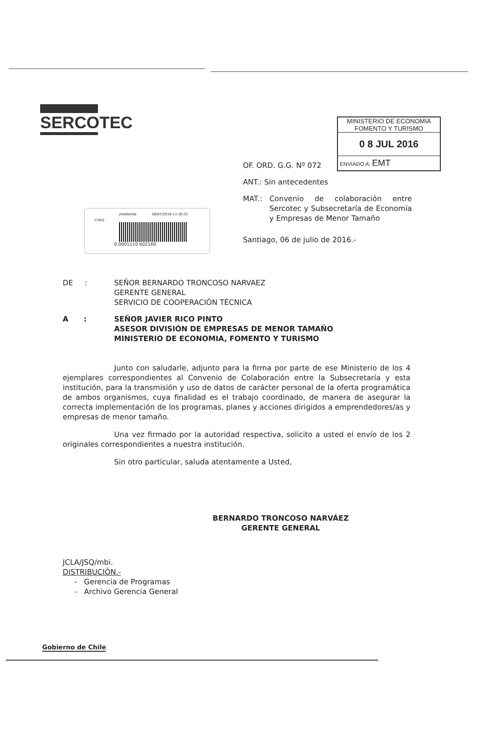SERCOTEC
MINISTERIO DE ECONOMIA
FOMENTO Y TURISMO
0 8 JUL 2016
ENVIADO A: EMT
jmatteoda 08/07/2016 11:30:51
CHILE
0 0001110 602160
OF. ORD. G.G. Nº 072
ANT.: Sin antecedentes
MAT.: Convenio de colaboración entre Sercotec y Subsecretaría de Economía y Empresas de Menor Tamaño
Santiago, 06 de julio de 2016.-
DE : SEÑOR BERNARDO TRONCOSO NARVAEZ
GERENTE GENERAL
SERVICIO DE COOPERACIÓN TÉCNICA
A : SEÑOR JAVIER RICO PINTO
ASESOR DIVISIÓN DE EMPRESAS DE MENOR TAMAÑO
MINISTERIO DE ECONOMIA, FOMENTO Y TURISMO
Junto con saludarle, adjunto para la firma por parte de ese Ministerio de los 4 ejemplares correspondientes al Convenio de Colaboración entre la Subsecretaría y esta institución, para la transmisión y uso de datos de carácter personal de la oferta programática de ambos organismos, cuya finalidad es el trabajo coordinado, de manera de asegurar la correcta implementación de los programas, planes y acciones dirigidos a emprendedores/as y empresas de menor tamaño.
Una vez firmado por la autoridad respectiva, solicito a usted el envío de los 2 originales correspondientes a nuestra institución.
Sin otro particular, saluda atentamente a Usted,
BERNARDO TRONCOSO NARVÁEZ
GERENTE GENERAL
JCLA/JSQ/mbi.
DISTRIBUCIÓN.-
- Gerencia de Programas
- Archivo Gerencia General
Gobierno de Chile